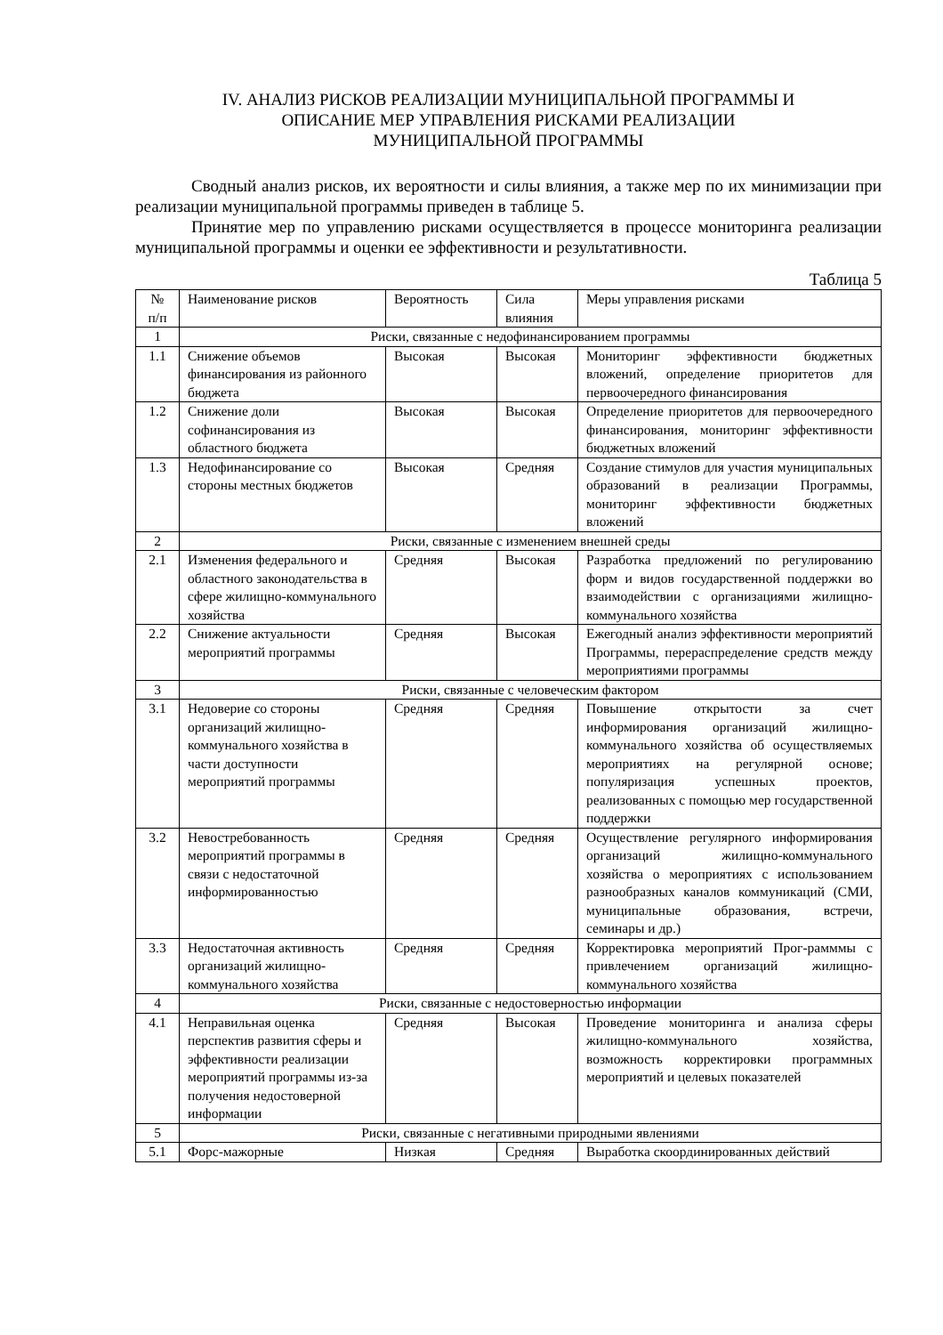IV. АНАЛИЗ РИСКОВ РЕАЛИЗАЦИИ МУНИЦИПАЛЬНОЙ ПРОГРАММЫ И
ОПИСАНИЕ МЕР УПРАВЛЕНИЯ РИСКАМИ РЕАЛИЗАЦИИ
МУНИЦИПАЛЬНОЙ ПРОГРАММЫ
Сводный анализ рисков, их вероятности и силы влияния, а также мер по их минимизации при реализации муниципальной программы приведен в таблице 5.
Принятие мер по управлению рисками осуществляется в процессе мониторинга реализации муниципальной программы и оценки ее эффективности и результативности.
Таблица 5
| № п/п | Наименование рисков | Вероятность | Сила влияния | Меры управления рисками |
| 1 | Риски, связанные с недофинансированием программы | | | |
| 1.1 | Снижение объемов финансирования из районного бюджета | Высокая | Высокая | Мониторинг эффективности бюджетных вложений, определение приоритетов для первоочередного финансирования |
| 1.2 | Снижение доли софинансирования из областного бюджета | Высокая | Высокая | Определение приоритетов для первоочередного финансирования, мониторинг эффективности бюджетных вложений |
| 1.3 | Недофинансирование со стороны местных бюджетов | Высокая | Средняя | Создание стимулов для участия муниципальных образований в реализации Программы, мониторинг эффективности бюджетных вложений |
| 2 | Риски, связанные с изменением внешней среды | | | |
| 2.1 | Изменения федерального и областного законодательства в сфере жилищно-коммунального хозяйства | Средняя | Высокая | Разработка предложений по регулированию форм и видов государственной поддержки во взаимодействии с организациями жилищно-коммунального хозяйства |
| 2.2 | Снижение актуальности мероприятий программы | Средняя | Высокая | Ежегодный анализ эффективности мероприятий Программы, перераспределение средств между мероприятиями программы |
| 3 | Риски, связанные с человеческим фактором | | | |
| 3.1 | Недоверие со стороны организаций жилищно-коммунального хозяйства в части доступности мероприятий программы | Средняя | Средняя | Повышение открытости за счет информирования организаций жилищно-коммунального хозяйства об осуществляемых мероприятиях на регулярной основе; популяризация успешных проектов, реализованных с помощью мер государственной поддержки |
| 3.2 | Невостребованность мероприятий программы в связи с недостаточной информированностью | Средняя | Средняя | Осуществление регулярного информирования организаций жилищно-коммунального хозяйства о мероприятиях с использованием разнообразных каналов коммуникаций (СМИ, муниципальные образования, встречи, семинары и др.) |
| 3.3 | Недостаточная активность организаций жилищно-коммунального хозяйства | Средняя | Средняя | Корректировка мероприятий Прог-рамммы с привлечением организаций жилищно-коммунального хозяйства |
| 4 | Риски, связанные с недостоверностью информации | | | |
| 4.1 | Неправильная оценка перспектив развития сферы и эффективности реализации мероприятий программы из-за получения недостоверной информации | Средняя | Высокая | Проведение мониторинга и анализа сферы жилищно-коммунального хозяйства, возможность корректировки программных мероприятий и целевых показателей |
| 5 | Риски, связанные с негативными природными явлениями | | | |
| 5.1 | Форс-мажорные | Низкая | Средняя | Выработка скоординированных действий |